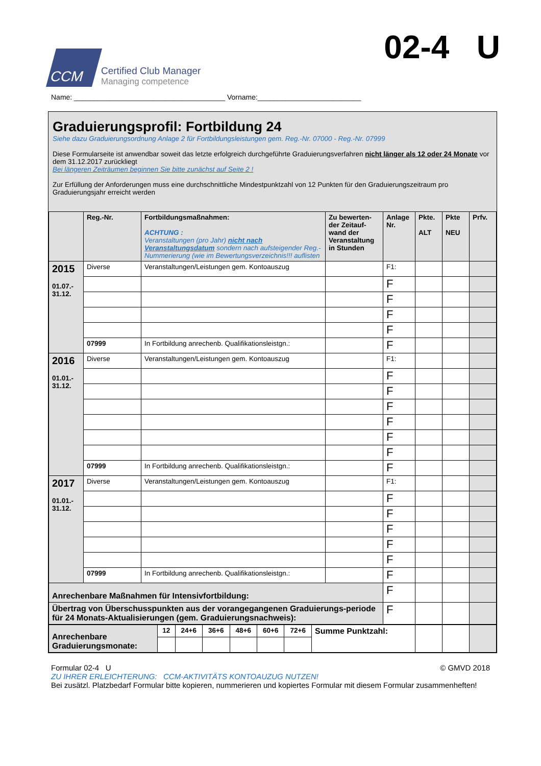CCM
Certified Club Manager
Managing competence
02-4 U
Name: ______________________________________ Vorname:__________________________
Graduierungsprofil: Fortbildung 24
Siehe dazu Graduierungsordnung Anlage 2 für Fortbildungsleistungen gem. Reg.-Nr. 07000 - Reg.-Nr. 07999
Diese Formularseite ist anwendbar soweit das letzte erfolgreich durchgeführte Graduierungsverfahren nicht länger als 12 oder 24 Monate vor dem 31.12.2017 zurückliegt
Bei längeren Zeiträumen beginnen Sie bitte zunächst auf Seite 2 !
Zur Erfüllung der Anforderungen muss eine durchschnittliche Mindestpunktzahl von 12 Punkten für den Graduierungszeitraum pro Graduierungsjahr erreicht werden
| | Reg.-Nr. | Fortbildungsmaßnahmen: ACHTUNG : Veranstaltungen (pro Jahr) nicht nach Veranstaltungsdatum sondern nach aufsteigender Reg.-Nummerierung (wie im Bewertungsverzeichnis!!! auflisten | Zu bewerten-der Zeitauf-wand der Veranstaltung in Stunden | Anlage Nr. | Pkte. ALT | Pkte NEU | Prfv. |
| --- | --- | --- | --- | --- | --- | --- | --- |
| 2015 01.07.- 31.12. | Diverse | Veranstaltungen/Leistungen gem. Kontoauszug | | F1: | | | |
| | | | | F | | | |
| | | | | F | | | |
| | | | | F | | | |
| | | | | F | | | |
| | 07999 | In Fortbildung anrechenb. Qualifikationsleistgn.: | | F | | | |
| 2016 01.01.- 31.12. | Diverse | Veranstaltungen/Leistungen gem. Kontoauszug | | F1: | | | |
| | | | | F | | | |
| | | | | F | | | |
| | | | | F | | | |
| | | | | F | | | |
| | | | | F | | | |
| | | | | F | | | |
| | 07999 | In Fortbildung anrechenb. Qualifikationsleistgn.: | | F | | | |
| 2017 01.01.- 31.12. | Diverse | Veranstaltungen/Leistungen gem. Kontoauszug | | F1: | | | |
| | | | | F | | | |
| | | | | F | | | |
| | | | | F | | | |
| | | | | F | | | |
| | | | | F | | | |
| | 07999 | In Fortbildung anrechenb. Qualifikationsleistgn.: | | F | | | |
| Anrechenbare Maßnahmen für Intensivfortbildung: | | | | F | | | |
| Übertrag von Überschusspunkten aus der vorangegangenen Graduierungs-periode für 24 Monats-Aktualisierungen (gem. Graduierungsnachweis): | | | | F | | | |
| Anrechenbare Graduierungsmonate: | 12 | 24+6 | 36+6 | 48+6 | 60+6 | 72+6 | Summe Punktzahl: | | | |
Formular 02-4 U © GMVD 2018
ZU IHRER ERLEICHTERUNG: CCM-AKTIVITÄTS KONTOAUZUG NUTZEN!
Bei zusätzl. Platzbedarf Formular bitte kopieren, nummerieren und kopiertes Formular mit diesem Formular zusammenheften!